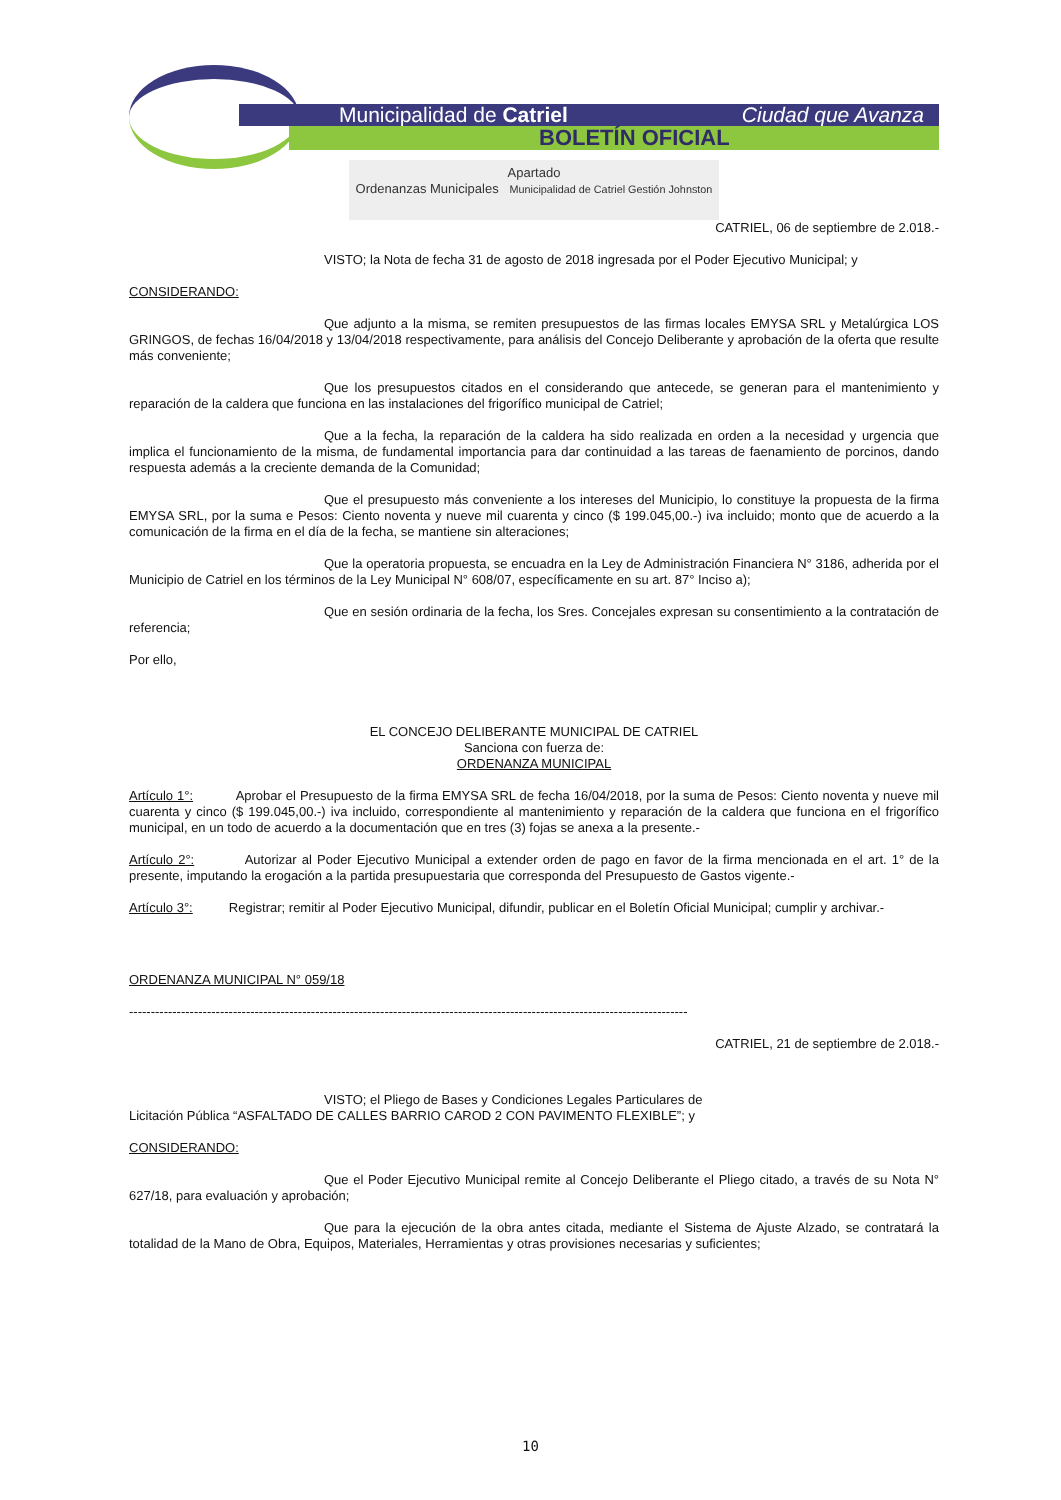Municipalidad de Catriel Ciudad que Avanza
BOLETÍN OFICIAL
Apartado
Ordenanzas Municipales Municipalidad de Catriel Gestión Johnston
CATRIEL, 06 de septiembre de 2.018.-
VISTO; la Nota de fecha 31 de agosto de 2018 ingresada por el Poder Ejecutivo Municipal; y
CONSIDERANDO:
Que adjunto a la misma, se remiten presupuestos de las firmas locales EMYSA SRL y Metalúrgica LOS GRINGOS, de fechas 16/04/2018 y 13/04/2018 respectivamente, para análisis del Concejo Deliberante y aprobación de la oferta que resulte más conveniente;
Que los presupuestos citados en el considerando que antecede, se generan para el mantenimiento y reparación de la caldera que funciona en las instalaciones del frigorífico municipal de Catriel;
Que a la fecha, la reparación de la caldera ha sido realizada en orden a la necesidad y urgencia que implica el funcionamiento de la misma, de fundamental importancia para dar continuidad a las tareas de faenamiento de porcinos, dando respuesta además a la creciente demanda de la Comunidad;
Que el presupuesto más conveniente a los intereses del Municipio, lo constituye la propuesta de la firma EMYSA SRL, por la suma e Pesos: Ciento noventa y nueve mil cuarenta y cinco ($ 199.045,00.-) iva incluido; monto que de acuerdo a la comunicación de la firma en el día de la fecha, se mantiene sin alteraciones;
Que la operatoria propuesta, se encuadra en la Ley de Administración Financiera N° 3186, adherida por el Municipio de Catriel en los términos de la Ley Municipal N° 608/07, específicamente en su art. 87° Inciso a);
Que en sesión ordinaria de la fecha, los Sres. Concejales expresan su consentimiento a la contratación de referencia;
Por ello,
EL CONCEJO DELIBERANTE MUNICIPAL DE CATRIEL
Sanciona con fuerza de:
ORDENANZA MUNICIPAL
Artículo 1°: Aprobar el Presupuesto de la firma EMYSA SRL de fecha 16/04/2018, por la suma de Pesos: Ciento noventa y nueve mil cuarenta y cinco ($ 199.045,00.-) iva incluido, correspondiente al mantenimiento y reparación de la caldera que funciona en el frigorífico municipal, en un todo de acuerdo a la documentación que en tres (3) fojas se anexa a la presente.-
Artículo 2°: Autorizar al Poder Ejecutivo Municipal a extender orden de pago en favor de la firma mencionada en el art. 1° de la presente, imputando la erogación a la partida presupuestaria que corresponda del Presupuesto de Gastos vigente.-
Artículo 3°: Registrar; remitir al Poder Ejecutivo Municipal, difundir, publicar en el Boletín Oficial Municipal; cumplir y archivar.-
ORDENANZA MUNICIPAL N° 059/18
---------------------------------------------------------------------------------------------------------------------------------
CATRIEL, 21 de septiembre de 2.018.-
VISTO; el Pliego de Bases y Condiciones Legales Particulares de
Licitación Pública “ASFALTADO DE CALLES BARRIO CAROD 2 CON PAVIMENTO FLEXIBLE”; y
CONSIDERANDO:
Que el Poder Ejecutivo Municipal remite al Concejo Deliberante el Pliego citado, a través de su Nota N° 627/18, para evaluación y aprobación;
Que para la ejecución de la obra antes citada, mediante el Sistema de Ajuste Alzado, se contratará la totalidad de la Mano de Obra, Equipos, Materiales, Herramientas y otras provisiones necesarias y suficientes;
10